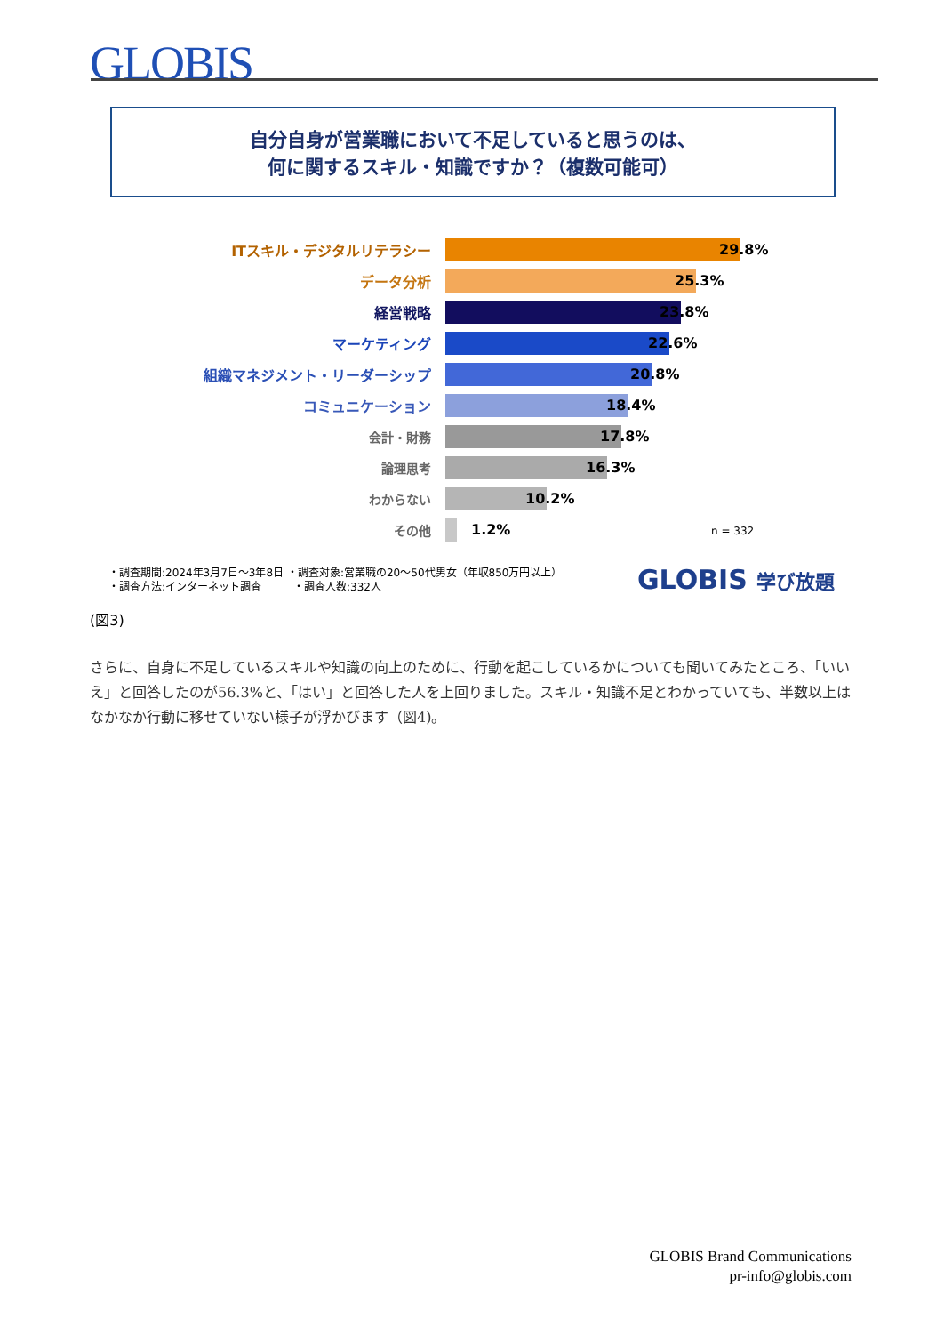GLOBIS
自分自身が営業職において不足していると思うのは、
何に関するスキル・知識ですか？（複数可能可）
ITスキル・デジタルリテラシー 29.8%
データ分析 25.3%
経営戦略 23.8%
マーケティング 22.6%
組織マネジメント・リーダーシップ 20.8%
コミュニケーション 18.4%
会計・財務 17.8%
論理思考 16.3%
わからない 10.2%
その他 1.2%
n = 332
・調査期間:2024年3月7日〜3年8日 ・調査対象:営業職の20〜50代男女（年収850万円以上）
・調査方法:インターネット調査　　　・調査人数:332人
GLOBIS 学び放題
(図3)
さらに、自身に不足しているスキルや知識の向上のために、行動を起こしているかについても聞いてみたところ、「いいえ」と回答したのが56.3%と、「はい」と回答した人を上回りました。スキル・知識不足とわかっていても、半数以上はなかなか行動に移せていない様子が浮かびます（図4)。
GLOBIS Brand Communications
pr-info@globis.com